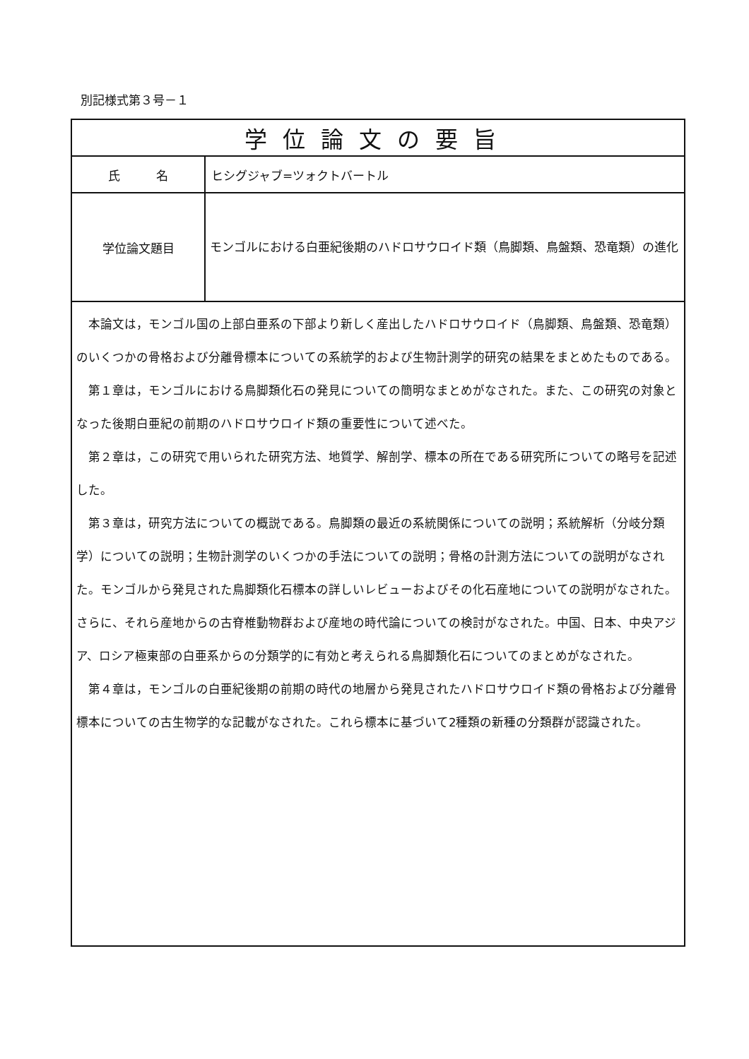別記様式第３号－１
| 学位論文の要旨 | |
| --- | --- |
| 氏 名 | ヒシグジャブ=ツォクトバートル |
| 学位論文題目 | モンゴルにおける白亜紀後期のハドロサウロイド類（鳥脚類、鳥盤類、恐竜類）の進化 |
| 本論文は，モンゴル国の上部白亜系の下部より新しく産出したハドロサウロイド（鳥脚類、鳥盤類、恐竜類）のいくつかの骨格および分離骨標本についての系統学的および生物計測学的研究の結果をまとめたものである。 第１章は，モンゴルにおける鳥脚類化石の発見についての簡明なまとめがなされた。また、この研究の対象となった後期白亜紀の前期のハドロサウロイド類の重要性について述べた。 第２章は，この研究で用いられた研究方法、地質学、解剖学、標本の所在である研究所についての略号を記述した。 第３章は，研究方法についての概説である。鳥脚類の最近の系統関係についての説明；系統解析（分岐分類学）についての説明；生物計測学のいくつかの手法についての説明；骨格の計測方法についての説明がなされた。モンゴルから発見された鳥脚類化石標本の詳しいレビューおよびその化石産地についての説明がなされた。さらに、それら産地からの古脊椎動物群および産地の時代論についての検討がなされた。中国、日本、中央アジア、ロシア極東部の白亜系からの分類学的に有効と考えられる鳥脚類化石についてのまとめがなされた。 第４章は，モンゴルの白亜紀後期の前期の時代の地層から発見されたハドロサウロイド類の骨格および分離骨標本についての古生物学的な記載がなされた。これら標本に基づいて2種類の新種の分類群が認識された。 | |